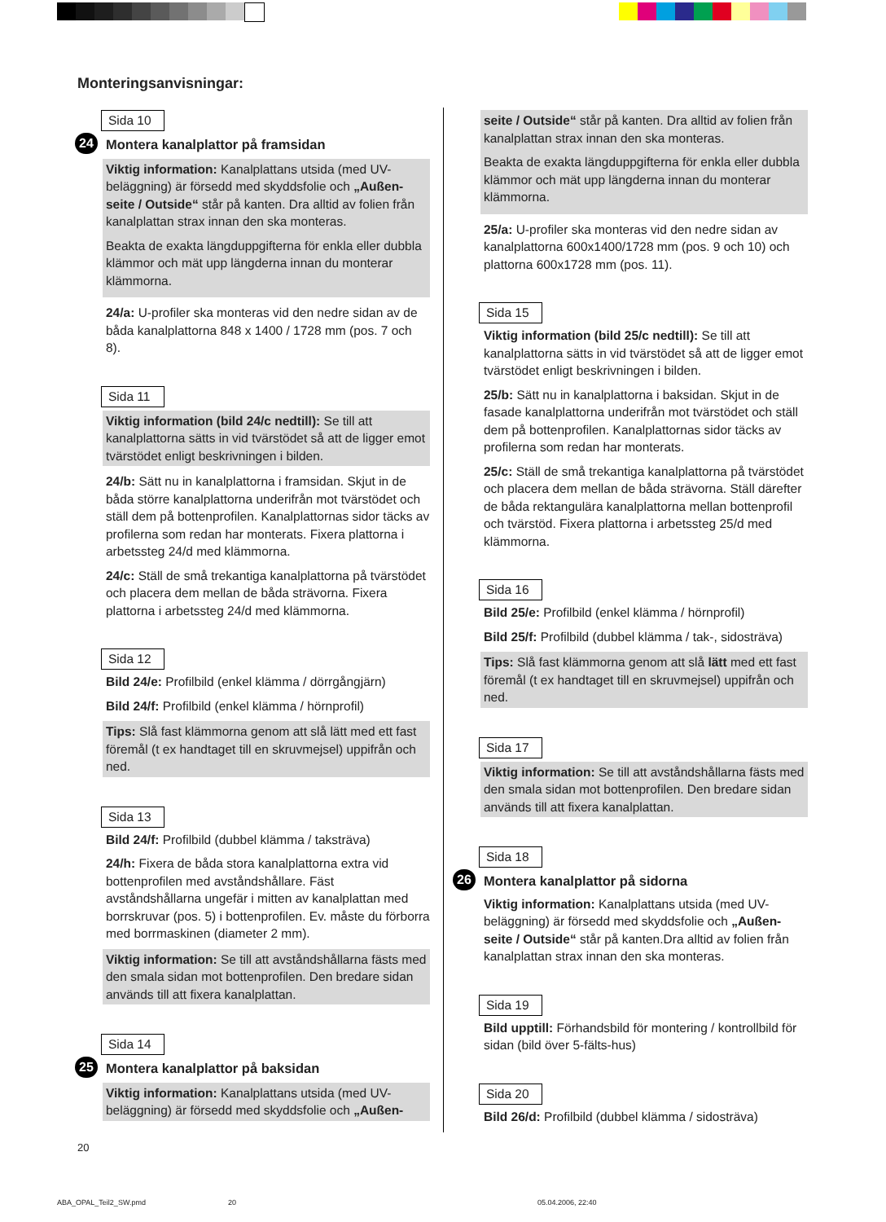Monteringsanvisningar:
Sida 10
24 Montera kanalplattor på framsidan
Viktig information: Kanalplattans utsida (med UV-beläggning) är försedd med skyddsfolie och „Außen-seite / Outside“ står på kanten. Dra alltid av folien från kanalplattan strax innan den ska monteras.
Beakta de exakta längduppgifterna för enkla eller dubbla klämmor och mät upp längderna innan du monterar klämmorna.
24/a: U-profiler ska monteras vid den nedre sidan av de båda kanalplattorna 848 x 1400 / 1728 mm (pos. 7 och 8).
Sida 11
Viktig information (bild 24/c nedtill): Se till att kanalplattorna sätts in vid tvärstödet så att de ligger emot tvärstödet enligt beskrivningen i bilden.
24/b: Sätt nu in kanalplattorna i framsidan. Skjut in de båda större kanalplattorna underifrån mot tvärstödet och ställ dem på bottenprofilen. Kanalplattornas sidor täcks av profilerna som redan har monterats. Fixera plattorna i arbetssteg 24/d med klämmorna.
24/c: Ställ de små trekantiga kanalplattorna på tvärstödet och placera dem mellan de båda strävorna. Fixera plattorna i arbetssteg 24/d med klämmorna.
Sida 12
Bild 24/e: Profilbild (enkel klämma / dörrgångjärn)
Bild 24/f: Profilbild (enkel klämma / hörnprofil)
Tips: Slå fast klämmorna genom att slå lätt med ett fast föremål (t ex handtaget till en skruvmejsel) uppifrån och ned.
Sida 13
Bild 24/f: Profilbild (dubbel klämma / taksträva)
24/h: Fixera de båda stora kanalplattorna extra vid bottenprofilen med avståndshållare. Fäst avståndshållarna ungefär i mitten av kanalplattan med borrskruvar (pos. 5) i bottenprofilen. Ev. måste du förborra med borrmaskinen (diameter 2 mm).
Viktig information: Se till att avståndshållarna fästs med den smala sidan mot bottenprofilen. Den bredare sidan används till att fixera kanalplattan.
Sida 14
25 Montera kanalplattor på baksidan
Viktig information: Kanalplattans utsida (med UV-beläggning) är försedd med skyddsfolie och „Außen-
seite / Outside“ står på kanten. Dra alltid av folien från kanalplattan strax innan den ska monteras.
Beakta de exakta längduppgifterna för enkla eller dubbla klämmor och mät upp längderna innan du monterar klämmorna.
25/a: U-profiler ska monteras vid den nedre sidan av kanalplattorna 600x1400/1728 mm (pos. 9 och 10) och plattorna 600x1728 mm (pos. 11).
Sida 15
Viktig information (bild 25/c nedtill): Se till att kanalplattorna sätts in vid tvärstödet så att de ligger emot tvärstödet enligt beskrivningen i bilden.
25/b: Sätt nu in kanalplattorna i baksidan. Skjut in de fasade kanalplattorna underifrån mot tvärstödet och ställ dem på bottenprofilen. Kanalplattornas sidor täcks av profilerna som redan har monterats.
25/c: Ställ de små trekantiga kanalplattorna på tvärstödet och placera dem mellan de båda strävorna. Ställ därefter de båda rektangulära kanalplattorna mellan bottenprofil och tvärstöd. Fixera plattorna i arbetssteg 25/d med klämmorna.
Sida 16
Bild 25/e: Profilbild (enkel klämma / hörnprofil)
Bild 25/f: Profilbild (dubbel klämma / tak-, sidosträva)
Tips: Slå fast klämmorna genom att slå lätt med ett fast föremål (t ex handtaget till en skruvmejsel) uppifrån och ned.
Sida 17
Viktig information: Se till att avståndshållarna fästs med den smala sidan mot bottenprofilen. Den bredare sidan används till att fixera kanalplattan.
Sida 18
26 Montera kanalplattor på sidorna
Viktig information: Kanalplattans utsida (med UV-beläggning) är försedd med skyddsfolie och „Außen-seite / Outside“ står på kanten.Dra alltid av folien från kanalplattan strax innan den ska monteras.
Sida 19
Bild upptill: Förhandsbild för montering / kontrollbild för sidan (bild över 5-fälts-hus)
Sida 20
Bild 26/d: Profilbild (dubbel klämma / sidosträva)
20
ABA_OPAL_Teil2_SW.pmd 20 05.04.2006, 22:40